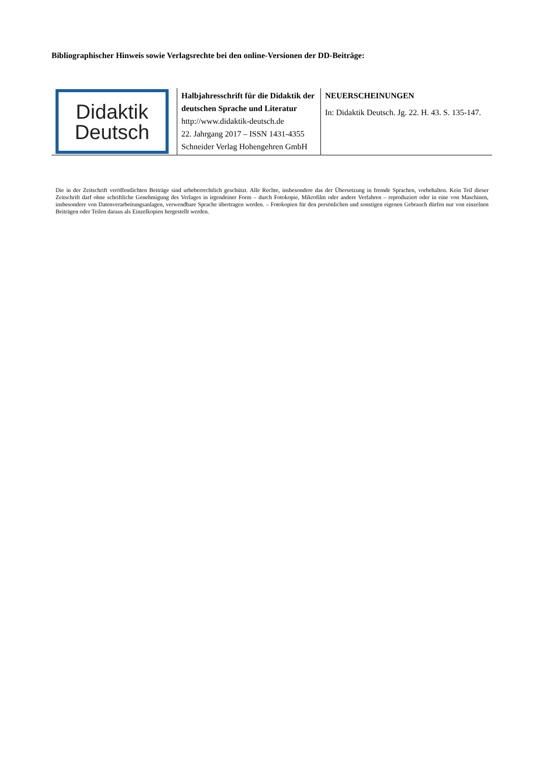Bibliographischer Hinweis sowie Verlagsrechte bei den online-Versionen der DD-Beiträge:
| Didaktik Deutsch | Halbjahresschrift für die Didaktik der deutschen Sprache und Literatur http://www.didaktik-deutsch.de 22. Jahrgang 2017 – ISSN 1431-4355 Schneider Verlag Hohengehren GmbH | NEUERSCHEINUNGEN In: Didaktik Deutsch. Jg. 22. H. 43. S. 135-147. |
Die in der Zeitschrift veröffentlichten Beiträge sind urheberrechtlich geschützt. Alle Rechte, insbesondere das der Übersetzung in fremde Sprachen, vorbehalten. Kein Teil dieser Zeitschrift darf ohne schriftliche Genehmigung des Verlages in irgendeiner Form – durch Fotokopie, Mikrofilm oder andere Verfahren – reproduziert oder in eine von Maschinen, insbesondere von Datenverarbeitungsanlagen, verwendbare Sprache übertragen werden. – Fotokopien für den persönlichen und sonstigen eigenen Gebrauch dürfen nur von einzelnen Beiträgen oder Teilen daraus als Einzelkopien hergestellt werden.